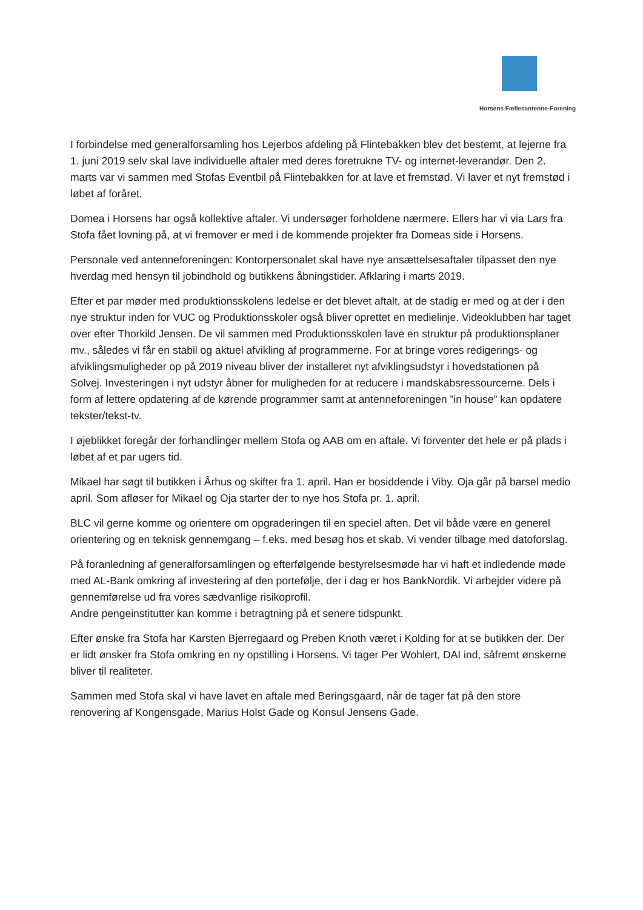Horsens Fællesantenne-Forening
I forbindelse med generalforsamling hos Lejerbos afdeling på Flintebakken blev det bestemt, at lejerne fra 1. juni 2019 selv skal lave individuelle aftaler med deres foretrukne TV- og internet-leverandør. Den 2. marts var vi sammen med Stofas Eventbil på Flintebakken for at lave et fremstød. Vi laver et nyt fremstød i løbet af foråret.
Domea i Horsens har også kollektive aftaler. Vi undersøger forholdene nærmere. Ellers har vi via Lars fra Stofa fået lovning på, at vi fremover er med i de kommende projekter fra Domeas side i Horsens.
Personale ved antenneforeningen: Kontorpersonalet skal have nye ansættelsesaftaler tilpasset den nye hverdag med hensyn til jobindhold og butikkens åbningstider. Afklaring i marts 2019.
Efter et par møder med produktionsskolens ledelse er det blevet aftalt, at de stadig er med og at der i den nye struktur inden for VUC og Produktionsskoler også bliver oprettet en medielinje. Videoklubben har taget over efter Thorkild Jensen. De vil sammen med Produktionsskolen lave en struktur på produktionsplaner mv., således vi får en stabil og aktuel afvikling af programmerne. For at bringe vores redigerings- og afviklingsmuligheder op på 2019 niveau bliver der installeret nyt afviklingsudstyr i hovedstationen på Solvej. Investeringen i nyt udstyr åbner for muligheden for at reducere i mandskabsressourcerne. Dels i form af lettere opdatering af de kørende programmer samt at antenneforeningen ”in house” kan opdatere tekster/tekst-tv.
I øjeblikket foregår der forhandlinger mellem Stofa og AAB om en aftale. Vi forventer det hele er på plads i løbet af et par ugers tid.
Mikael har søgt til butikken i Århus og skifter fra 1. april. Han er bosiddende i Viby. Oja går på barsel medio april. Som afløser for Mikael og Oja starter der to nye hos Stofa pr. 1. april.
BLC vil gerne komme og orientere om opgraderingen til en speciel aften. Det vil både være en generel orientering og en teknisk gennemgang – f.eks. med besøg hos et skab. Vi vender tilbage med datoforslag.
På foranledning af generalforsamlingen og efterfølgende bestyrelsesmøde har vi haft et indledende møde med AL-Bank omkring af investering af den portefølje, der i dag er hos BankNordik. Vi arbejder videre på gennemførelse ud fra vores sædvanlige risikoprofil.
Andre pengeinstitutter kan komme i betragtning på et senere tidspunkt.
Efter ønske fra Stofa har Karsten Bjerregaard og Preben Knoth været i Kolding for at se butikken der. Der er lidt ønsker fra Stofa omkring en ny opstilling i Horsens. Vi tager Per Wohlert, DAI ind, såfremt ønskerne bliver til realiteter.
Sammen med Stofa skal vi have lavet en aftale med Beringsgaard, når de tager fat på den store renovering af Kongensgade, Marius Holst Gade og Konsul Jensens Gade.